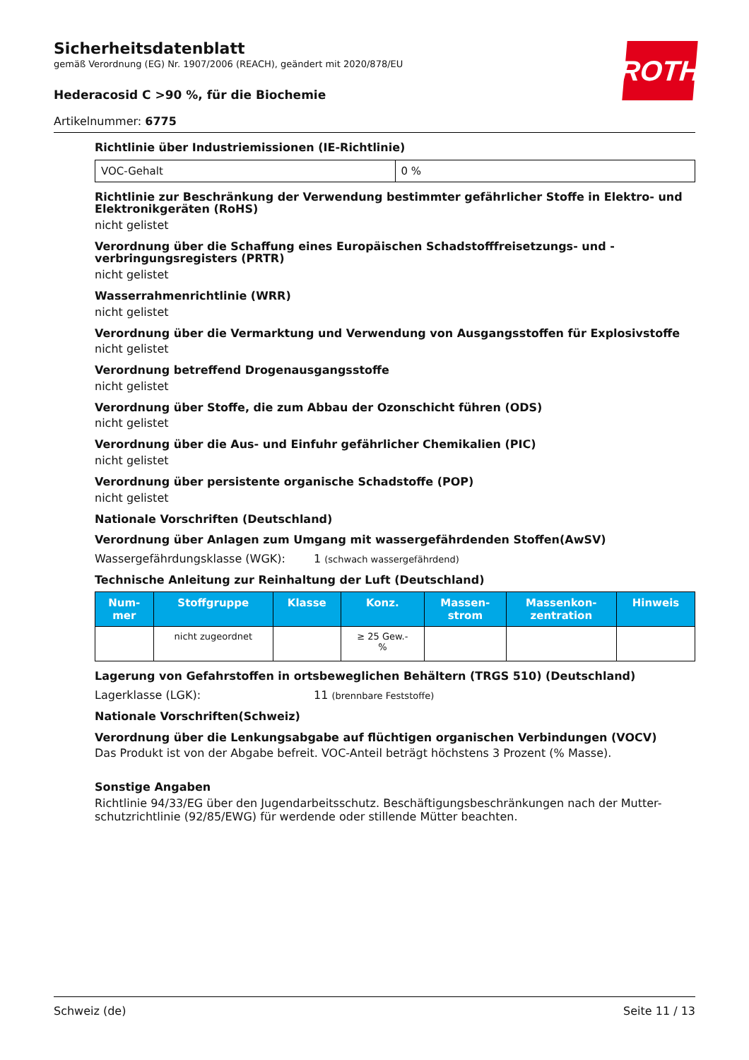ROTH
Sicherheitsdatenblatt
gemäß Verordnung (EG) Nr. 1907/2006 (REACH), geändert mit 2020/878/EU
Hederacosid C >90 %, für die Biochemie
Artikelnummer: 6775
Richtlinie über Industriemissionen (IE-Richtlinie)
| VOC-Gehalt | 0 % |
Richtlinie zur Beschränkung der Verwendung bestimmter gefährlicher Stoffe in Elektro- und Elektronikgeräten (RoHS)
nicht gelistet
Verordnung über die Schaffung eines Europäischen Schadstofffreisetzungs- und -verbringungsregisters (PRTR)
nicht gelistet
Wasserrahmenrichtlinie (WRR)
nicht gelistet
Verordnung über die Vermarktung und Verwendung von Ausgangsstoffen für Explosivstoffe
nicht gelistet
Verordnung betreffend Drogenausgangsstoffe
nicht gelistet
Verordnung über Stoffe, die zum Abbau der Ozonschicht führen (ODS)
nicht gelistet
Verordnung über die Aus- und Einfuhr gefährlicher Chemikalien (PIC)
nicht gelistet
Verordnung über persistente organische Schadstoffe (POP)
nicht gelistet
Nationale Vorschriften (Deutschland)
Verordnung über Anlagen zum Umgang mit wassergefährdenden Stoffen(AwSV)
Wassergefährdungsklasse (WGK): 1 (schwach wassergefährdend)
Technische Anleitung zur Reinhaltung der Luft (Deutschland)
| Num- mer | Stoffgruppe | Klasse | Konz. | Massen- strom | Massenkon- zentration | Hinweis |
| --- | --- | --- | --- | --- | --- | --- |
| | nicht zugeordnet | | ≥ 25 Gew.- % | | | |
Lagerung von Gefahrstoffen in ortsbeweglichen Behältern (TRGS 510) (Deutschland)
Lagerklasse (LGK): 11 (brennbare Feststoffe)
Nationale Vorschriften(Schweiz)
Verordnung über die Lenkungsabgabe auf flüchtigen organischen Verbindungen (VOCV)
Das Produkt ist von der Abgabe befreit. VOC-Anteil beträgt höchstens 3 Prozent (% Masse).
Sonstige Angaben
Richtlinie 94/33/EG über den Jugendarbeitsschutz. Beschäftigungsbeschränkungen nach der Mutter-schutzrichtlinie (92/85/EWG) für werdende oder stillende Mütter beachten.
Schweiz (de) Seite 11 / 13